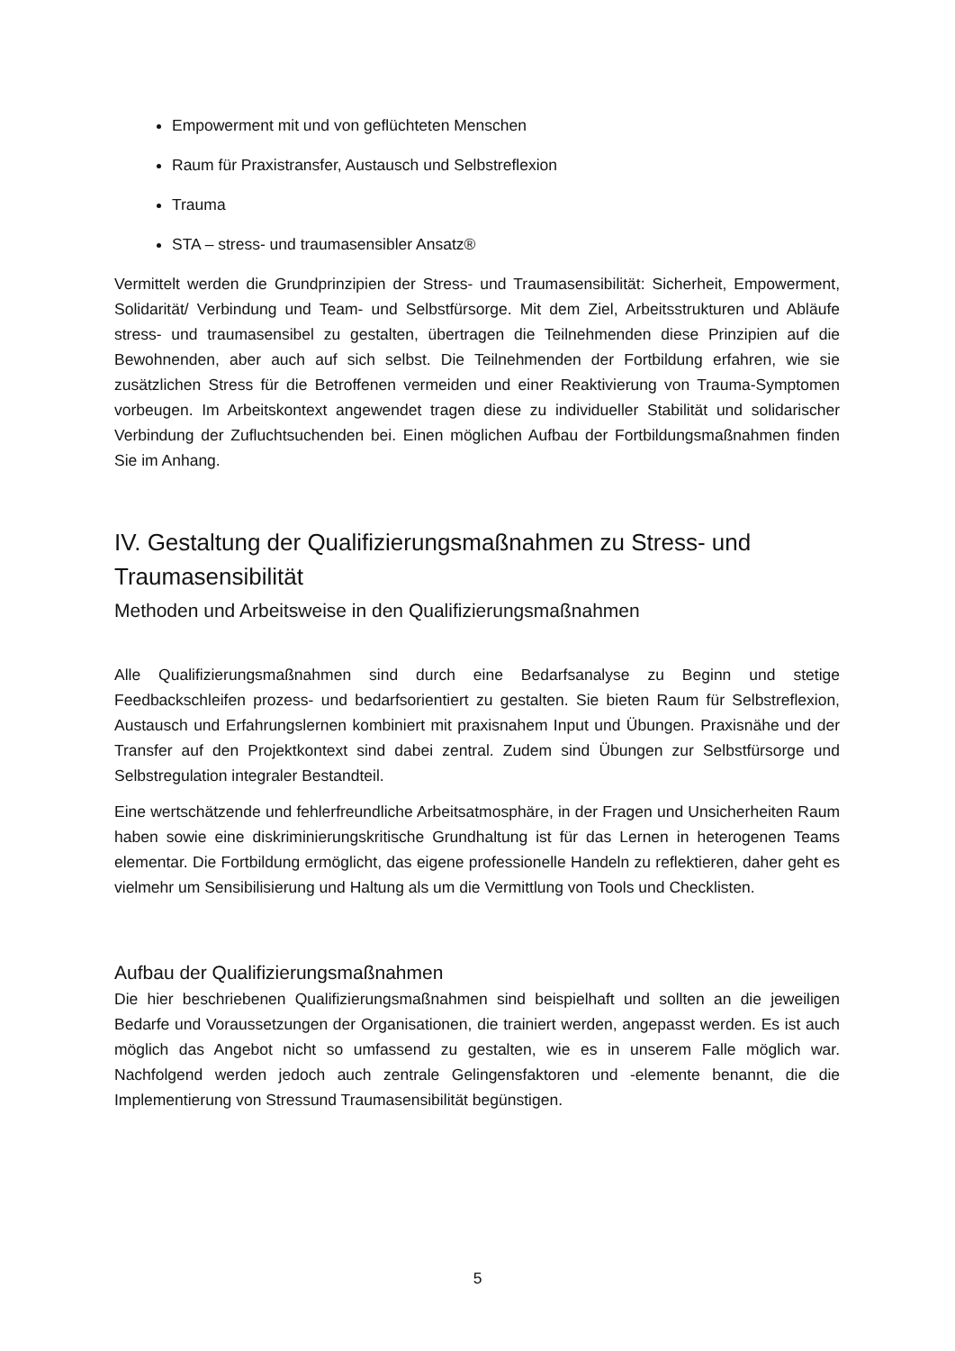Empowerment mit und von geflüchteten Menschen
Raum für Praxistransfer, Austausch und Selbstreflexion
Trauma
STA – stress- und traumasensibler Ansatz®
Vermittelt werden die Grundprinzipien der Stress- und Traumasensibilität: Sicherheit, Empowerment, Solidarität/ Verbindung und Team- und Selbstfürsorge. Mit dem Ziel, Arbeitsstrukturen und Abläufe stress- und traumasensibel zu gestalten, übertragen die Teilnehmenden diese Prinzipien auf die Bewohnenden, aber auch auf sich selbst. Die Teilnehmenden der Fortbildung erfahren, wie sie zusätzlichen Stress für die Betroffenen vermeiden und einer Reaktivierung von Trauma-Symptomen vorbeugen. Im Arbeitskontext angewendet tragen diese zu individueller Stabilität und solidarischer Verbindung der Zufluchtsuchenden bei. Einen möglichen Aufbau der Fortbildungsmaßnahmen finden Sie im Anhang.
IV. Gestaltung der Qualifizierungsmaßnahmen zu Stress- und Traumasensibilität
Methoden und Arbeitsweise in den Qualifizierungsmaßnahmen
Alle Qualifizierungsmaßnahmen sind durch eine Bedarfsanalyse zu Beginn und stetige Feedbackschleifen prozess- und bedarfsorientiert zu gestalten. Sie bieten Raum für Selbstreflexion, Austausch und Erfahrungslernen kombiniert mit praxisnahem Input und Übungen. Praxisnähe und der Transfer auf den Projektkontext sind dabei zentral. Zudem sind Übungen zur Selbstfürsorge und Selbstregulation integraler Bestandteil.
Eine wertschätzende und fehlerfreundliche Arbeitsatmosphäre, in der Fragen und Unsicherheiten Raum haben sowie eine diskriminierungskritische Grundhaltung ist für das Lernen in heterogenen Teams elementar. Die Fortbildung ermöglicht, das eigene professionelle Handeln zu reflektieren, daher geht es vielmehr um Sensibilisierung und Haltung als um die Vermittlung von Tools und Checklisten.
Aufbau der Qualifizierungsmaßnahmen
Die hier beschriebenen Qualifizierungsmaßnahmen sind beispielhaft und sollten an die jeweiligen Bedarfe und Voraussetzungen der Organisationen, die trainiert werden, angepasst werden. Es ist auch möglich das Angebot nicht so umfassend zu gestalten, wie es in unserem Falle möglich war. Nachfolgend werden jedoch auch zentrale Gelingensfaktoren und -elemente benannt, die die Implementierung von Stressund Traumasensibilität begünstigen.
5